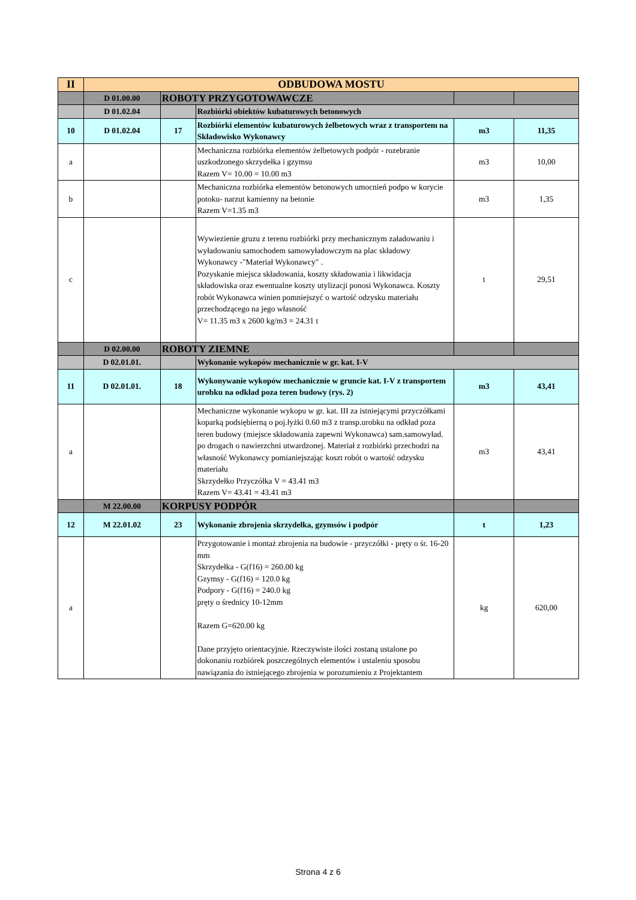| II | ODBUDOWA MOSTU | | | | |
| | D 01.00.00 | ROBOTY PRZYGOTOWAWCZE | | | |
| | D 01.02.04 | | Rozbiórki obiektów kubaturowych betonowych | | |
| 10 | D 01.02.04 | 17 | Rozbiórki elementów kubaturowych żelbetowych wraz z transportem na Składowisko Wykonawcy | m3 | 11,35 |
| a | | | Mechaniczna rozbiórka elementów żelbetowych podpór - rozebranie uszkodzonego skrzydełka i gzymsu Razem V= 10.00 = 10.00 m3 | m3 | 10,00 |
| b | | | Mechaniczna rozbiórka elementów betonowych umocnień podpo w korycie potoku- narzut kamienny na betonie Razem V=1.35 m3 | m3 | 1,35 |
| c | | | Wywiezienie gruzu z terenu rozbiórki przy mechanicznym załadowaniu i wyładowaniu samochodem samowyładowczym na plac składowy Wykonawcy -"Materiał Wykonawcy" . Pozyskanie miejsca składowania, koszty składowania i likwidacja składowiska oraz ewentualne koszty utylizacji ponosi Wykonawca. Koszty robót Wykonawca winien pomniejszyć o wartość odzysku materiału przechodzącego na jego własność V= 11.35 m3 x 2600 kg/m3 = 24.31 t | t | 29,51 |
| | D 02.00.00 | ROBOTY ZIEMNE | | | |
| | D 02.01.01. | | Wykonanie wykopów mechanicznie w gr. kat. I-V | | |
| 11 | D 02.01.01. | 18 | Wykonywanie wykopów mechanicznie w gruncie kat. I-V z transportem urobku na odkład poza teren budowy (rys. 2) | m3 | 43,41 |
| a | | | Mechaniczne wykonanie wykopu w gr. kat. III za istniejącymi przyczółkami koparką podsiębierną o poj.łyżki 0.60 m3 z transp.urobku na odkład poza teren budowy (miejsce składowania zapewni Wykonawca) sam.samowyład. po drogach o nawierzchni utwardzonej. Materiał z rozbiórki przechodzi na własność Wykonawcy pomianiejszając koszt robót o wartość odzysku materiału Skrzydełko Przyczółka V = 43.41 m3 Razem V= 43.41 = 43.41 m3 | m3 | 43,41 |
| | M 22.00.00 | KORPUSY PODPÓR | | | |
| 12 | M 22.01.02 | 23 | Wykonanie zbrojenia skrzydełka, gzymsów i podpór | t | 1,23 |
| a | | | Przygotowanie i montaż zbrojenia na budowie - przyczółki - pręty o śr. 16-20 mm Skrzydełka - G(f16) = 260.00 kg Gzymsy - G(f16) = 120.0 kg Podpory - G(f16) = 240.0 kg pręty o średnicy 10-12mm Razem G=620.00 kg Dane przyjęto orientacyjnie. Rzeczywiste ilości zostaną ustalone po dokonaniu rozbiórek poszczególnych elementów i ustaleniu sposobu nawiązania do istniejącego zbrojenia w porozumieniu z Projektantem | kg | 620,00 |
Strona 4 z 6